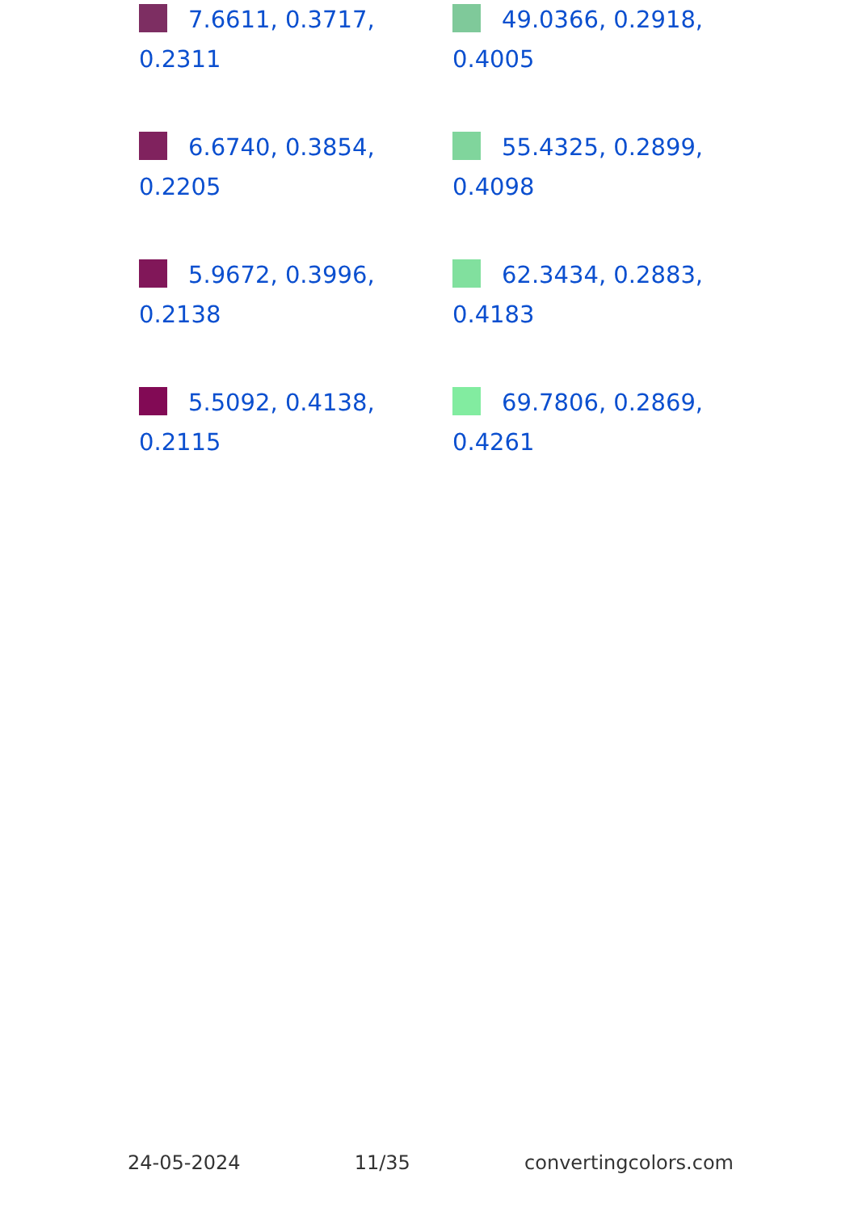7.6611, 0.3717, 0.2311
49.0366, 0.2918, 0.4005
6.6740, 0.3854, 0.2205
55.4325, 0.2899, 0.4098
5.9672, 0.3996, 0.2138
62.3434, 0.2883, 0.4183
5.5092, 0.4138, 0.2115
69.7806, 0.2869, 0.4261
24-05-2024 11/35 convertingcolors.com